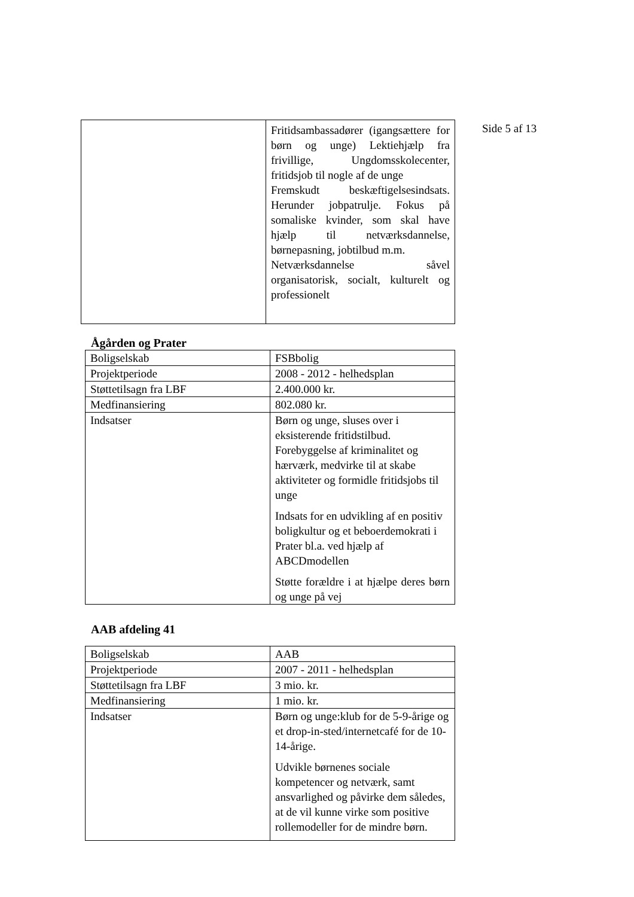Side 5 af 13
| | Fritidsambassadører (igangsættere for børn og unge) Lektiehjælp fra frivillige, Ungdomsskolecenter, fritidsjob til nogle af de unge Fremskudt beskæftigelsesindsats. Herunder jobpatrulje. Fokus på somaliske kvinder, som skal have hjælp til netværksdannelse, børnepasning, jobtilbud m.m. Netværksdannelse såvel organisatorisk, socialt, kulturelt og professionelt |
Ågården og Prater
| Boligselskab | FSBbolig |
| Projektperiode | 2008 - 2012 - helhedsplan |
| Støttetilsagn fra LBF | 2.400.000 kr. |
| Medfinansiering | 802.080 kr. |
| Indsatser | Børn og unge, sluses over i eksisterende fritidstilbud. Forebyggelse af kriminalitet og hærværk, medvirke til at skabe aktiviteter og formidle fritidsjobs til unge Indsats for en udvikling af en positiv boligkultur og et beboerdemokrati i Prater bl.a. ved hjælp af ABCDmodellen Støtte forældre i at hjælpe deres børn og unge på vej |
AAB afdeling 41
| Boligselskab | AAB |
| Projektperiode | 2007 - 2011 - helhedsplan |
| Støttetilsagn fra LBF | 3 mio. kr. |
| Medfinansiering | 1 mio. kr. |
| Indsatser | Børn og unge:klub for de 5-9-årige og et drop-in-sted/internetcafé for de 10-14-årige. Udvikle børnenes sociale kompetencer og netværk, samt ansvarlighed og påvirke dem således, at de vil kunne virke som positive rollemodeller for de mindre børn. |